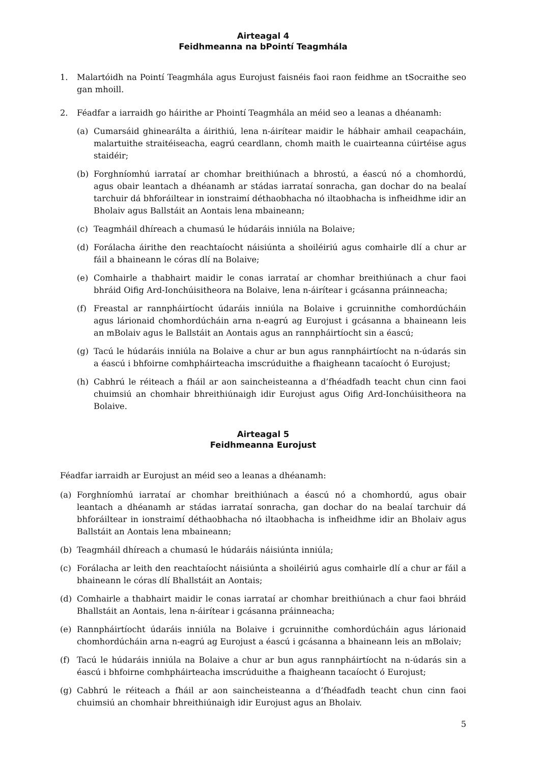Airteagal 4
Feidhmeanna na bPointí Teagmhála
1. Malartóidh na Pointí Teagmhála agus Eurojust faisnéis faoi raon feidhme an tSocraithe seo gan mhoill.
2. Féadfar a iarraidh go háirithe ar Phointí Teagmhála an méid seo a leanas a dhéanamh:
(a) Cumarsáid ghinearálta a áirithiú, lena n-áirítear maidir le hábhair amhail ceapacháin, malartuithe straitéiseacha, eagrú ceardlann, chomh maith le cuairteanna cúirtéise agus staidéir;
(b) Forghníomhú iarrataí ar chomhar breithiúnach a bhrostú, a éascú nó a chomhordú, agus obair leantach a dhéanamh ar stádas iarrataí sonracha, gan dochar do na bealaí tarchuir dá bhforáiltear in ionstraimí déthaobhacha nó iltaobhacha is infheidhme idir an Bholaiv agus Ballstáit an Aontais lena mbaineann;
(c) Teagmháil dhíreach a chumasú le húdaráis inniúla na Bolaive;
(d) Forálacha áirithe den reachtaíocht náisiúnta a shoiléiriú agus comhairle dlí a chur ar fáil a bhaineann le córas dlí na Bolaive;
(e) Comhairle a thabhairt maidir le conas iarrataí ar chomhar breithiúnach a chur faoi bhráid Oifig Ard-Ionchúisitheora na Bolaive, lena n-áirítear i gcásanna práinneacha;
(f) Freastal ar rannpháirtíocht údaráis inniúla na Bolaive i gcruinnithe comhordúcháin agus lárionaid chomhordúcháin arna n-eagrú ag Eurojust i gcásanna a bhaineann leis an mBolaiv agus le Ballstáit an Aontais agus an rannpháirtíocht sin a éascú;
(g) Tacú le húdaráis inniúla na Bolaive a chur ar bun agus rannpháirtíocht na n-údarás sin a éascú i bhfoirne comhpháirteacha imscrúduithe a fhaigheann tacaíocht ó Eurojust;
(h) Cabhrú le réiteach a fháil ar aon saincheisteanna a d’fhéadfadh teacht chun cinn faoi chuimsiú an chomhair bhreithiúnaigh idir Eurojust agus Oifig Ard-Ionchúisitheora na Bolaive.
Airteagal 5
Feidhmeanna Eurojust
Féadfar iarraidh ar Eurojust an méid seo a leanas a dhéanamh:
(a) Forghníomhú iarrataí ar chomhar breithiúnach a éascú nó a chomhordú, agus obair leantach a dhéanamh ar stádas iarrataí sonracha, gan dochar do na bealaí tarchuir dá bhforáiltear in ionstraimí déthaobhacha nó iltaobhacha is infheidhme idir an Bholaiv agus Ballstáit an Aontais lena mbaineann;
(b) Teagmháil dhíreach a chumasú le húdaráis náisiúnta inniúla;
(c) Forálacha ar leith den reachtaíocht náisiúnta a shoiléiriú agus comhairle dlí a chur ar fáil a bhaineann le córas dlí Bhallstáit an Aontais;
(d) Comhairle a thabhairt maidir le conas iarrataí ar chomhar breithiúnach a chur faoi bhráid Bhallstáit an Aontais, lena n-áirítear i gcásanna práinneacha;
(e) Rannpháirtíocht údaráis inniúla na Bolaive i gcruinnithe comhordúcháin agus lárionaid chomhordúcháin arna n-eagrú ag Eurojust a éascú i gcásanna a bhaineann leis an mBolaiv;
(f) Tacú le húdaráis inniúla na Bolaive a chur ar bun agus rannpháirtíocht na n-údarás sin a éascú i bhfoirne comhpháirteacha imscrúduithe a fhaigheann tacaíocht ó Eurojust;
(g) Cabhrú le réiteach a fháil ar aon saincheisteanna a d’fhéadfadh teacht chun cinn faoi chuimsiú an chomhair bhreithiúnaigh idir Eurojust agus an Bholaiv.
5